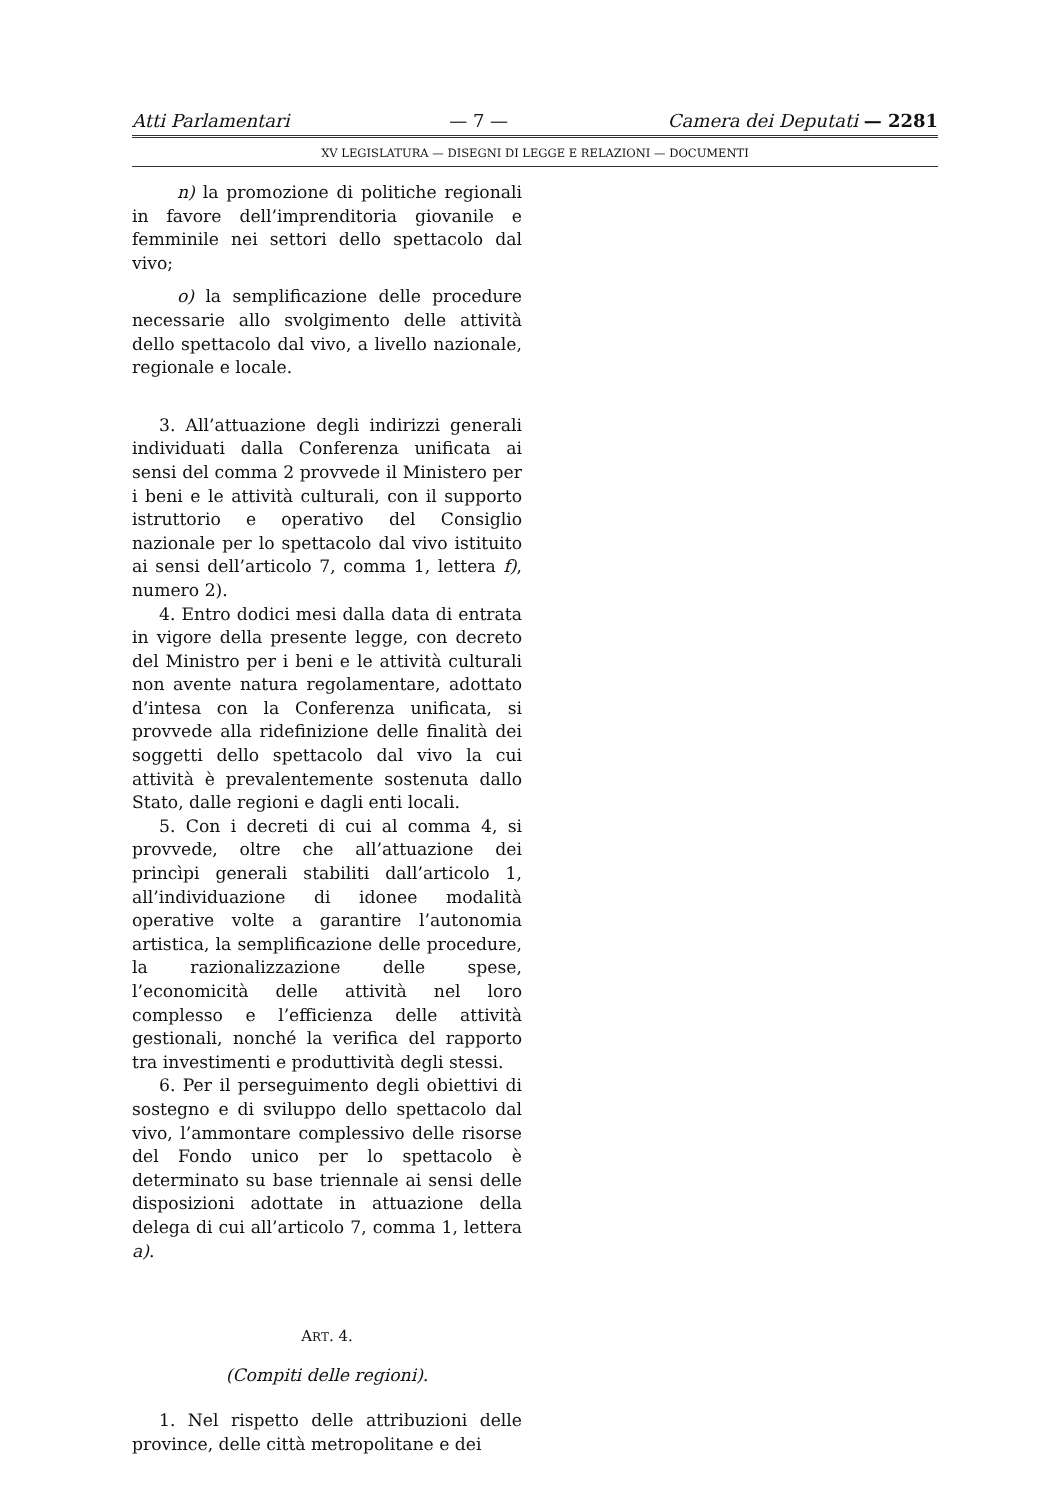Atti Parlamentari — 7 — Camera dei Deputati — 2281
XV LEGISLATURA — DISEGNI DI LEGGE E RELAZIONI — DOCUMENTI
n) la promozione di politiche regionali in favore dell’imprenditoria giovanile e femminile nei settori dello spettacolo dal vivo;
o) la semplificazione delle procedure necessarie allo svolgimento delle attività dello spettacolo dal vivo, a livello nazionale, regionale e locale.
3. All’attuazione degli indirizzi generali individuati dalla Conferenza unificata ai sensi del comma 2 provvede il Ministero per i beni e le attività culturali, con il supporto istruttorio e operativo del Consiglio nazionale per lo spettacolo dal vivo istituito ai sensi dell’articolo 7, comma 1, lettera f), numero 2).
4. Entro dodici mesi dalla data di entrata in vigore della presente legge, con decreto del Ministro per i beni e le attività culturali non avente natura regolamentare, adottato d’intesa con la Conferenza unificata, si provvede alla ridefinizione delle finalità dei soggetti dello spettacolo dal vivo la cui attività è prevalentemente sostenuta dallo Stato, dalle regioni e dagli enti locali.
5. Con i decreti di cui al comma 4, si provvede, oltre che all’attuazione dei princìpi generali stabiliti dall’articolo 1, all’individuazione di idonee modalità operative volte a garantire l’autonomia artistica, la semplificazione delle procedure, la razionalizzazione delle spese, l’economicità delle attività nel loro complesso e l’efficienza delle attività gestionali, nonché la verifica del rapporto tra investimenti e produttività degli stessi.
6. Per il perseguimento degli obiettivi di sostegno e di sviluppo dello spettacolo dal vivo, l’ammontare complessivo delle risorse del Fondo unico per lo spettacolo è determinato su base triennale ai sensi delle disposizioni adottate in attuazione della delega di cui all’articolo 7, comma 1, lettera a).
ART. 4.
(Compiti delle regioni).
1. Nel rispetto delle attribuzioni delle province, delle città metropolitane e dei